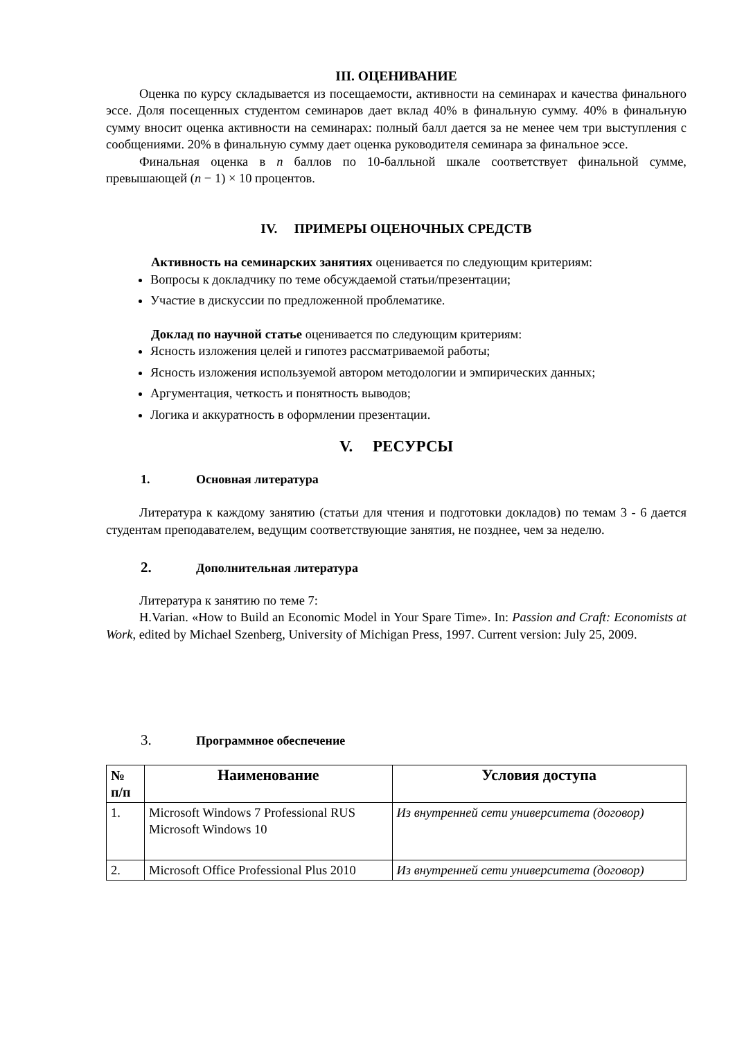III. ОЦЕНИВАНИЕ
Оценка по курсу складывается из посещаемости, активности на семинарах и качества финального эссе. Доля посещенных студентом семинаров дает вклад 40% в финальную сумму. 40% в финальную сумму вносит оценка активности на семинарах: полный балл дается за не менее чем три выступления с сообщениями. 20% в финальную сумму дает оценка руководителя семинара за финальное эссе.
Финальная оценка в n баллов по 10-балльной шкале соответствует финальной сумме, превышающей (n − 1) × 10 процентов.
IV. ПРИМЕРЫ ОЦЕНОЧНЫХ СРЕДСТВ
Активность на семинарских занятиях оценивается по следующим критериям:
Вопросы к докладчику по теме обсуждаемой статьи/презентации;
Участие в дискуссии по предложенной проблематике.
Доклад по научной статье оценивается по следующим критериям:
Ясность изложения целей и гипотез рассматриваемой работы;
Ясность изложения используемой автором методологии и эмпирических данных;
Аргументация, четкость и понятность выводов;
Логика и аккуратность в оформлении презентации.
V. РЕСУРСЫ
1. Основная литература
Литература к каждому занятию (статьи для чтения и подготовки докладов) по темам 3 - 6 дается студентам преподавателем, ведущим соответствующие занятия, не позднее, чем за неделю.
2. Дополнительная литература
Литература к занятию по теме 7:
H.Varian. «How to Build an Economic Model in Your Spare Time». In: Passion and Craft: Economists at Work, edited by Michael Szenberg, University of Michigan Press, 1997. Current version: July 25, 2009.
3. Программное обеспечение
| № п/п | Наименование | Условия доступа |
| --- | --- | --- |
| 1. | Microsoft Windows 7 Professional RUS Microsoft Windows 10 | Из внутренней сети университета (договор) |
| 2. | Microsoft Office Professional Plus 2010 | Из внутренней сети университета (договор) |